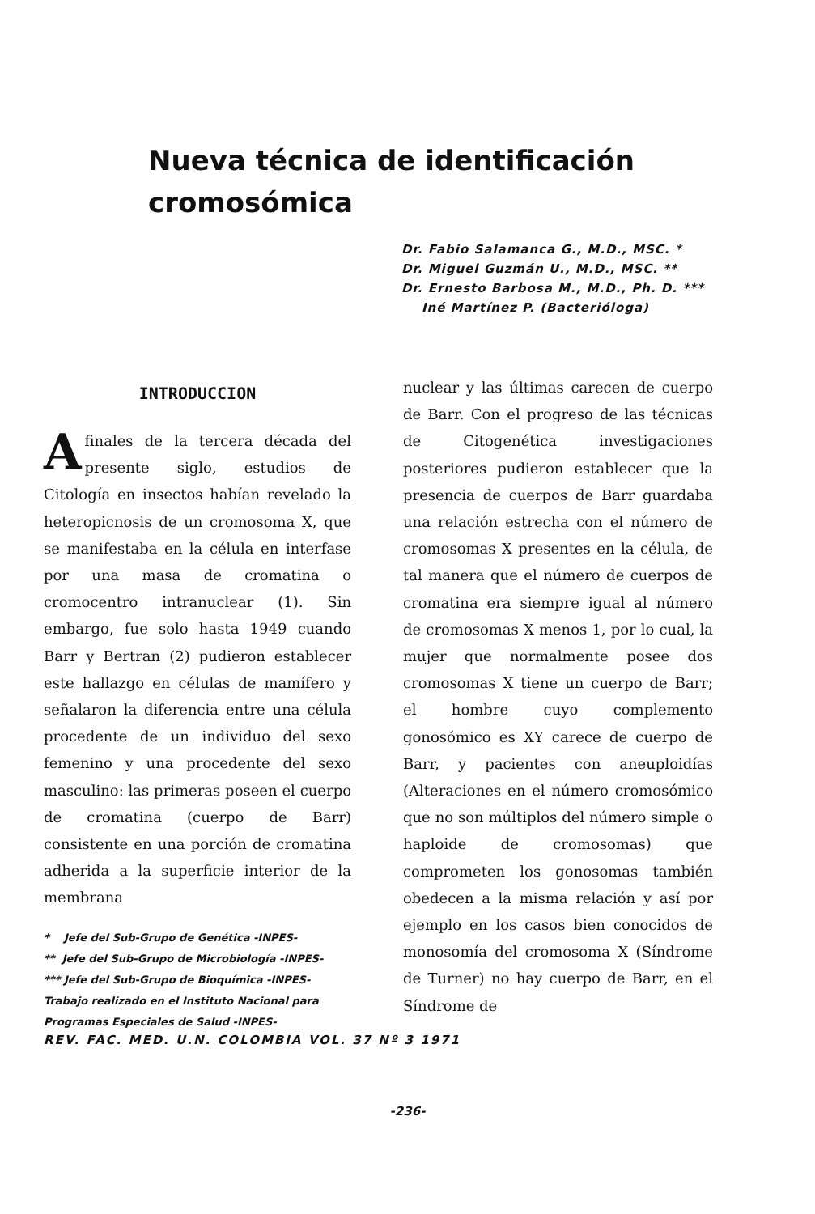Nueva técnica de identificación
cromosómica
Dr. Fabio Salamanca G., M.D., MSC. *
Dr. Miguel Guzmán U., M.D., MSC. **
Dr. Ernesto Barbosa M., M.D., Ph. D. ***
Iné Martínez P. (Bacterióloga)
INTRODUCCION
Afinales de la tercera década del presente siglo, estudios de Citología en insectos habían revelado la heteropicnosis de un cromosoma X, que se manifestaba en la célula en interfase por una masa de cromatina o cromocentro intranuclear (1). Sin embargo, fue solo hasta 1949 cuando Barr y Bertran (2) pudieron establecer este hallazgo en células de mamífero y señalaron la diferencia entre una célula procedente de un individuo del sexo femenino y una procedente del sexo masculino: las primeras poseen el cuerpo de cromatina (cuerpo de Barr) consistente en una porción de cromatina adherida a la superficie interior de la membrana
* Jefe del Sub-Grupo de Genética -INPES-
** Jefe del Sub-Grupo de Microbiología -INPES-
*** Jefe del Sub-Grupo de Bioquímica -INPES-
Trabajo realizado en el Instituto Nacional para Programas Especiales de Salud -INPES-
nuclear y las últimas carecen de cuerpo de Barr. Con el progreso de las técnicas de Citogenética investigaciones posteriores pudieron establecer que la presencia de cuerpos de Barr guardaba una relación estrecha con el número de cromosomas X presentes en la célula, de tal manera que el número de cuerpos de cromatina era siempre igual al número de cromosomas X menos 1, por lo cual, la mujer que normalmente posee dos cromosomas X tiene un cuerpo de Barr; el hombre cuyo complemento gonosómico es XY carece de cuerpo de Barr, y pacientes con aneuploidías (Alteraciones en el número cromosómico que no son múltiplos del número simple o haploide de cromosomas) que comprometen los gonosomas también obedecen a la misma relación y así por ejemplo en los casos bien conocidos de monosomía del cromosoma X (Síndrome de Turner) no hay cuerpo de Barr, en el Síndrome de
REV. FAC. MED. U.N. COLOMBIA VOL. 37 Nº 3 1971
-236-